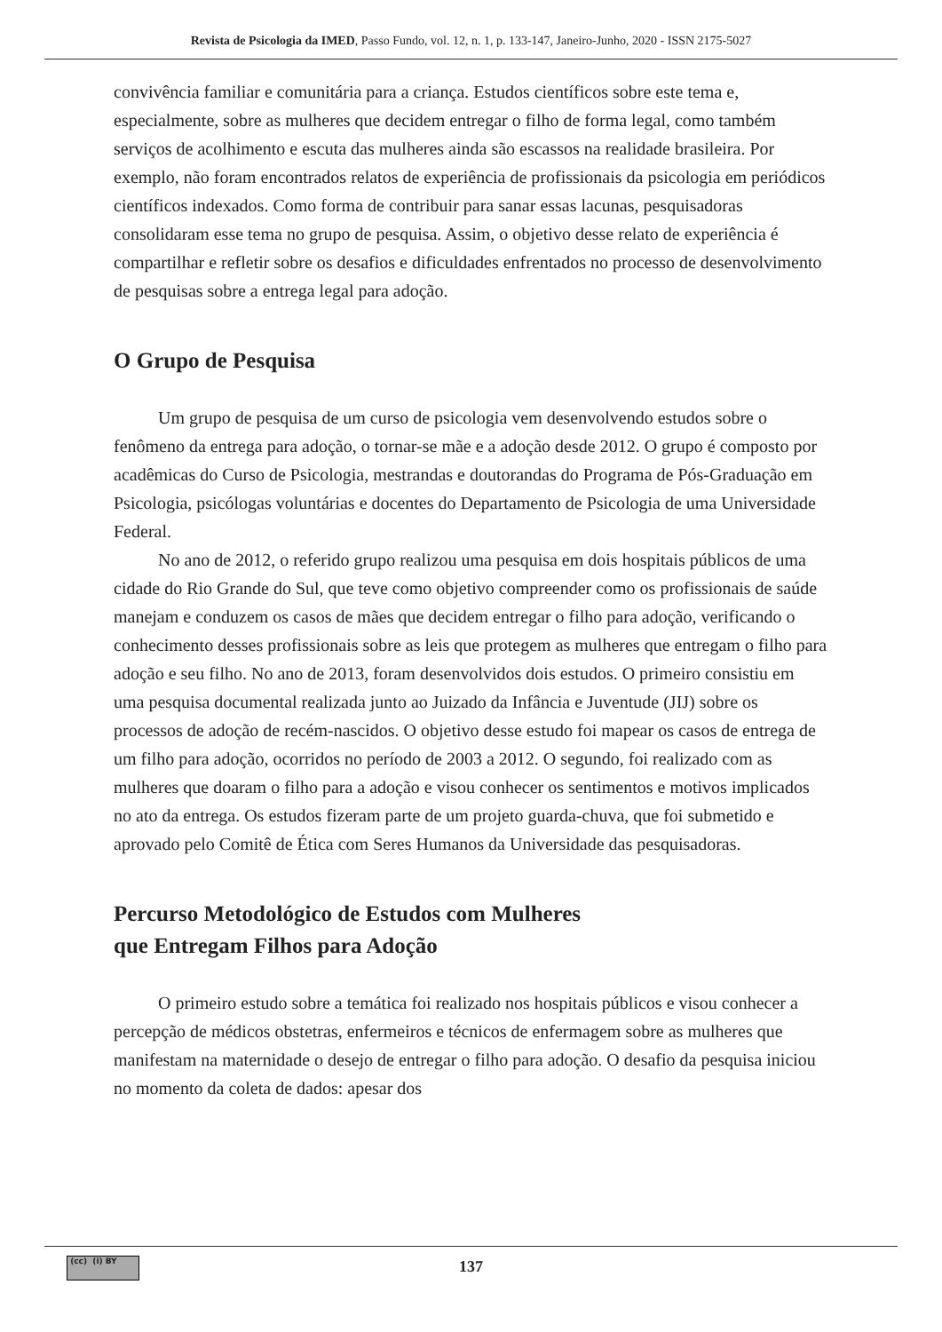Revista de Psicologia da IMED, Passo Fundo, vol. 12, n. 1, p. 133-147, Janeiro-Junho, 2020 - ISSN 2175-5027
convivência familiar e comunitária para a criança. Estudos científicos sobre este tema e, especialmente, sobre as mulheres que decidem entregar o filho de forma legal, como também serviços de acolhimento e escuta das mulheres ainda são escassos na realidade brasileira. Por exemplo, não foram encontrados relatos de experiência de profissionais da psicologia em periódicos científicos indexados. Como forma de contribuir para sanar essas lacunas, pesquisadoras consolidaram esse tema no grupo de pesquisa. Assim, o objetivo desse relato de experiência é compartilhar e refletir sobre os desafios e dificuldades enfrentados no processo de desenvolvimento de pesquisas sobre a entrega legal para adoção.
O Grupo de Pesquisa
Um grupo de pesquisa de um curso de psicologia vem desenvolvendo estudos sobre o fenômeno da entrega para adoção, o tornar-se mãe e a adoção desde 2012. O grupo é composto por acadêmicas do Curso de Psicologia, mestrandas e doutorandas do Programa de Pós-Graduação em Psicologia, psicólogas voluntárias e docentes do Departamento de Psicologia de uma Universidade Federal.
No ano de 2012, o referido grupo realizou uma pesquisa em dois hospitais públicos de uma cidade do Rio Grande do Sul, que teve como objetivo compreender como os profissionais de saúde manejam e conduzem os casos de mães que decidem entregar o filho para adoção, verificando o conhecimento desses profissionais sobre as leis que protegem as mulheres que entregam o filho para adoção e seu filho. No ano de 2013, foram desenvolvidos dois estudos. O primeiro consistiu em uma pesquisa documental realizada junto ao Juizado da Infância e Juventude (JIJ) sobre os processos de adoção de recém-nascidos. O objetivo desse estudo foi mapear os casos de entrega de um filho para adoção, ocorridos no período de 2003 a 2012. O segundo, foi realizado com as mulheres que doaram o filho para a adoção e visou conhecer os sentimentos e motivos implicados no ato da entrega. Os estudos fizeram parte de um projeto guarda-chuva, que foi submetido e aprovado pelo Comitê de Ética com Seres Humanos da Universidade das pesquisadoras.
Percurso Metodológico de Estudos com Mulheres
que Entregam Filhos para Adoção
O primeiro estudo sobre a temática foi realizado nos hospitais públicos e visou conhecer a percepção de médicos obstetras, enfermeiros e técnicos de enfermagem sobre as mulheres que manifestam na maternidade o desejo de entregar o filho para adoção. O desafio da pesquisa iniciou no momento da coleta de dados: apesar dos
(cc) (i) BY
137